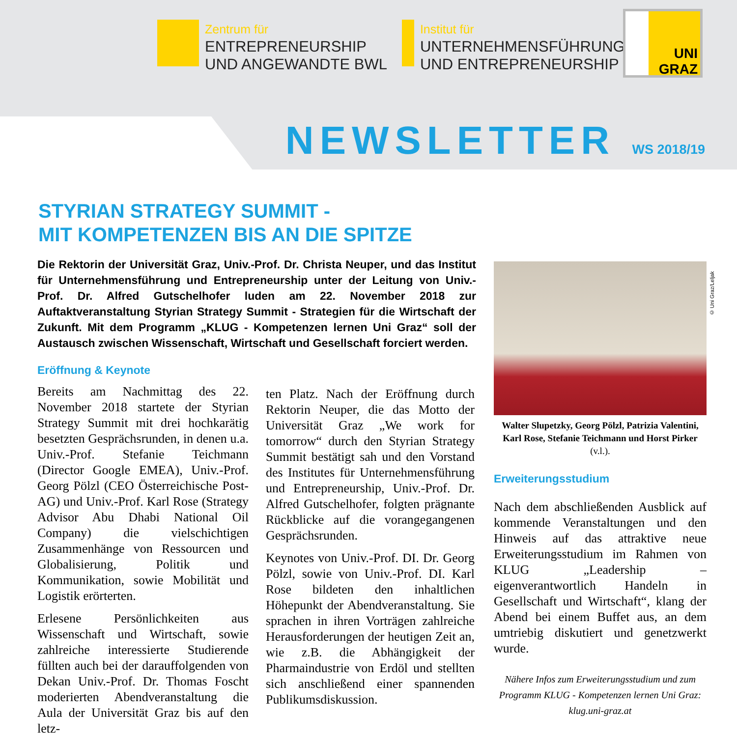Zentrum für
ENTREPRENEURSHIP
UND ANGEWANDTE BWL
Institut für
UNTERNEHMENSFÜHRUNG
UND ENTREPRENEURSHIP
UNI
GRAZ
NEWSLETTER WS 2018/19
STYRIAN STRATEGY SUMMIT -
MIT KOMPETENZEN BIS AN DIE SPITZE
Die Rektorin der Universität Graz, Univ.-Prof. Dr. Christa Neuper, und das Institut für Unternehmensführung und Entrepreneurship unter der Leitung von Univ.-Prof. Dr. Alfred Gutschelhofer luden am 22. November 2018 zur Auftaktveranstaltung Styrian Strategy Summit - Strategien für die Wirtschaft der Zukunft. Mit dem Programm „KLUG - Kompetenzen lernen Uni Graz“ soll der Austausch zwischen Wissenschaft, Wirtschaft und Gesellschaft forciert werden.
Eröffnung & Keynote
Bereits am Nachmittag des 22. November 2018 startete der Styrian Strategy Summit mit drei hochkarätig besetzten Gesprächsrunden, in denen u.a. Univ.-Prof. Stefanie Teichmann (Director Google EMEA), Univ.-Prof. Georg Pölzl (CEO Österreichische Post-AG) und Univ.-Prof. Karl Rose (Strategy Advisor Abu Dhabi National Oil Company) die vielschichtigen Zusammenhänge von Ressourcen und Globalisierung, Politik und Kommunikation, sowie Mobilität und Logistik erörterten.
Erlesene Persönlichkeiten aus Wissenschaft und Wirtschaft, sowie zahlreiche interessierte Studierende füllten auch bei der darauffolgenden von Dekan Univ.-Prof. Dr. Thomas Foscht moderierten Abendveranstaltung die Aula der Universität Graz bis auf den letz-
ten Platz. Nach der Eröffnung durch Rektorin Neuper, die das Motto der Universität Graz „We work for tomorrow“ durch den Styrian Strategy Summit bestätigt sah und den Vorstand des Institutes für Unternehmensführung und Entrepreneurship, Univ.-Prof. Dr. Alfred Gutschelhofer, folgten prägnante Rückblicke auf die vorangegangenen Gesprächsrunden.
Keynotes von Univ.-Prof. DI. Dr. Georg Pölzl, sowie von Univ.-Prof. DI. Karl Rose bildeten den inhaltlichen Höhepunkt der Abendveranstaltung. Sie sprachen in ihren Vorträgen zahlreiche Herausforderungen der heutigen Zeit an, wie z.B. die Abhängigkeit der Pharmaindustrie von Erdöl und stellten sich anschließend einer spannenden Publikumsdiskussion.
© Uni Graz/Leljak
Walter Slupetzky, Georg Pölzl, Patrizia Valentini, Karl Rose, Stefanie Teichmann und Horst Pirker (v.l.).
Erweiterungsstudium
Nach dem abschließenden Ausblick auf kommende Veranstaltungen und den Hinweis auf das attraktive neue Erweiterungsstudium im Rahmen von KLUG „Leadership – eigenverantwortlich Handeln in Gesellschaft und Wirtschaft“, klang der Abend bei einem Buffet aus, an dem umtriebig diskutiert und genetzwerkt wurde.
Nähere Infos zum Erweiterungsstudium und zum Programm KLUG - Kompetenzen lernen Uni Graz: klug.uni-graz.at